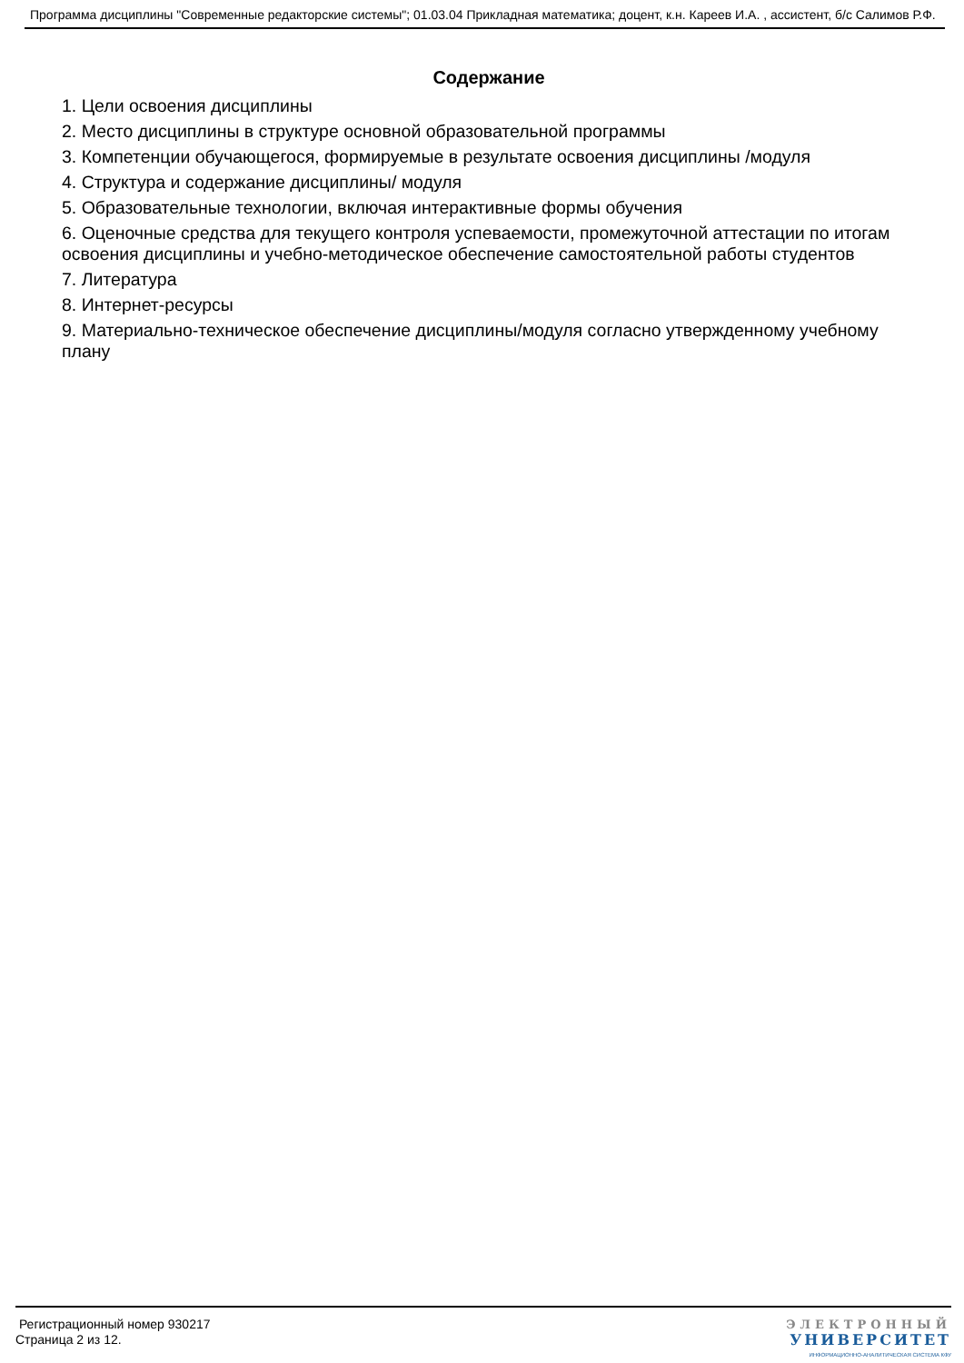Программа дисциплины "Современные редакторские системы"; 01.03.04 Прикладная математика; доцент, к.н. Кареев И.А. , ассистент, б/с Салимов Р.Ф.
Содержание
1. Цели освоения дисциплины
2. Место дисциплины в структуре основной образовательной программы
3. Компетенции обучающегося, формируемые в результате освоения дисциплины /модуля
4. Структура и содержание дисциплины/ модуля
5. Образовательные технологии, включая интерактивные формы обучения
6. Оценочные средства для текущего контроля успеваемости, промежуточной аттестации по итогам освоения дисциплины и учебно-методическое обеспечение самостоятельной работы студентов
7. Литература
8. Интернет-ресурсы
9. Материально-техническое обеспечение дисциплины/модуля согласно утвержденному учебному плану
Регистрационный номер 930217
Страница 2 из 12.
ЭЛЕКТРОННЫЙ
УНИВЕРСИТЕТ
ИНФОРМАЦИОННО-АНАЛИТИЧЕСКАЯ СИСТЕМА КФУ